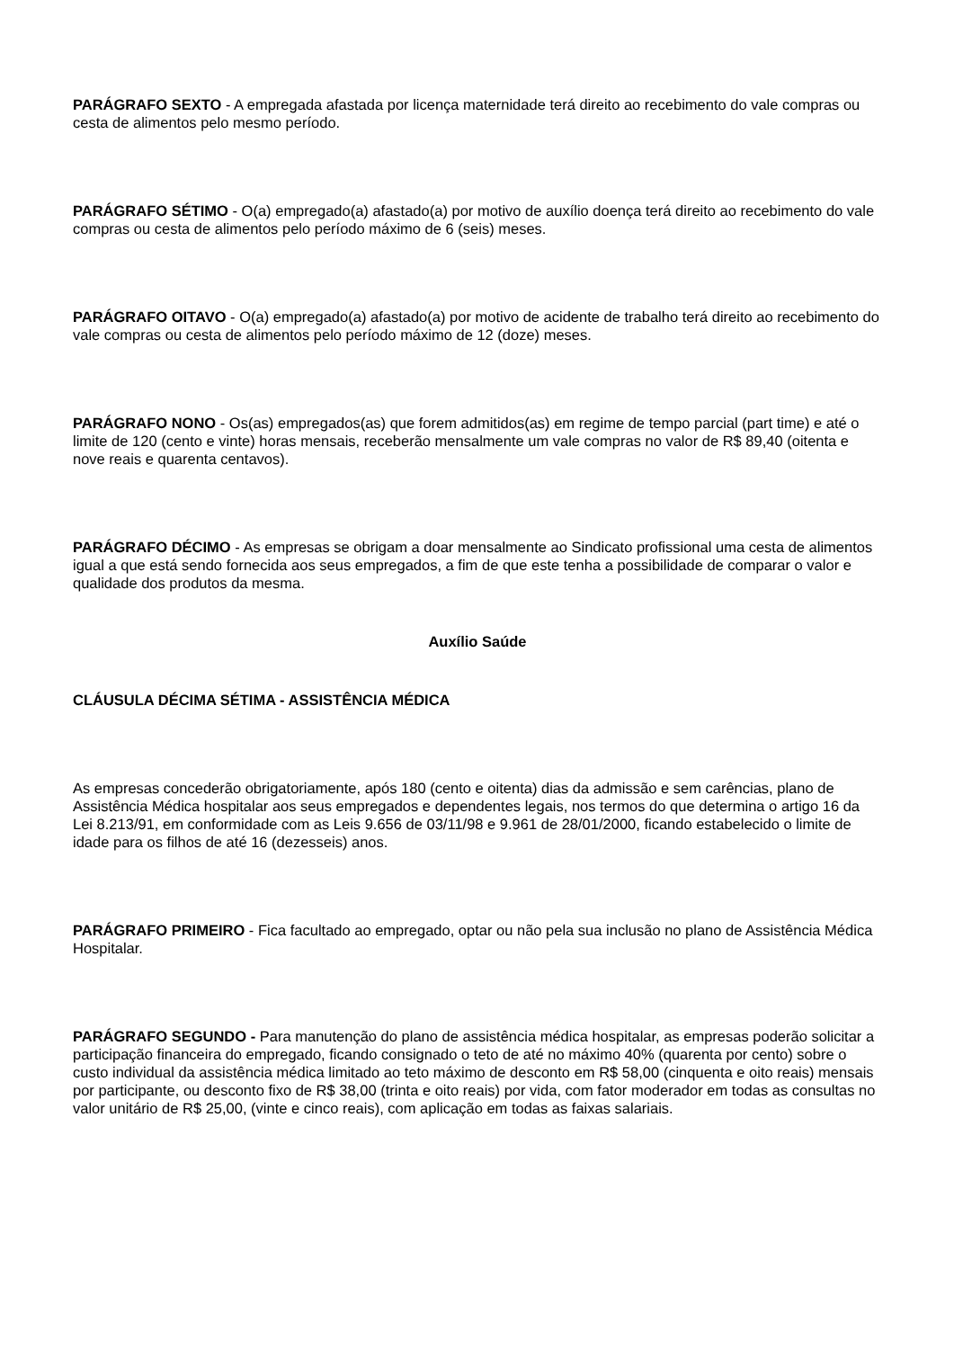PARÁGRAFO SEXTO - A empregada afastada por licença maternidade terá direito ao recebimento do vale compras ou cesta de alimentos pelo mesmo período.
PARÁGRAFO SÉTIMO - O(a) empregado(a) afastado(a) por motivo de auxílio doença terá direito ao recebimento do vale compras ou cesta de alimentos pelo período máximo de 6 (seis) meses.
PARÁGRAFO OITAVO - O(a) empregado(a) afastado(a) por motivo de acidente de trabalho terá direito ao recebimento do vale compras ou cesta de alimentos pelo período máximo de 12 (doze) meses.
PARÁGRAFO NONO - Os(as) empregados(as) que forem admitidos(as) em regime de tempo parcial (part time) e até o limite de 120 (cento e vinte) horas mensais, receberão mensalmente um vale compras no valor de R$ 89,40 (oitenta e nove reais e quarenta centavos).
PARÁGRAFO DÉCIMO - As empresas se obrigam a doar mensalmente ao Sindicato profissional uma cesta de alimentos igual a que está sendo fornecida aos seus empregados, a fim de que este tenha a possibilidade de comparar o valor e qualidade dos produtos da mesma.
Auxílio Saúde
CLÁUSULA DÉCIMA SÉTIMA - ASSISTÊNCIA MÉDICA
As empresas concederão obrigatoriamente, após 180 (cento e oitenta) dias da admissão e sem carências, plano de Assistência Médica hospitalar aos seus empregados e dependentes legais, nos termos do que determina o artigo 16 da Lei 8.213/91, em conformidade com as Leis 9.656 de 03/11/98 e 9.961 de 28/01/2000, ficando estabelecido o limite de idade para os filhos de até 16 (dezesseis) anos.
PARÁGRAFO PRIMEIRO - Fica facultado ao empregado, optar ou não pela sua inclusão no plano de Assistência Médica Hospitalar.
PARÁGRAFO SEGUNDO - Para manutenção do plano de assistência médica hospitalar, as empresas poderão solicitar a participação financeira do empregado, ficando consignado o teto de até no máximo 40% (quarenta por cento) sobre o custo individual da assistência médica limitado ao teto máximo de desconto em R$ 58,00 (cinquenta e oito reais) mensais por participante, ou desconto fixo de R$ 38,00 (trinta e oito reais) por vida, com fator moderador em todas as consultas no valor unitário de R$ 25,00, (vinte e cinco reais), com aplicação em todas as faixas salariais.